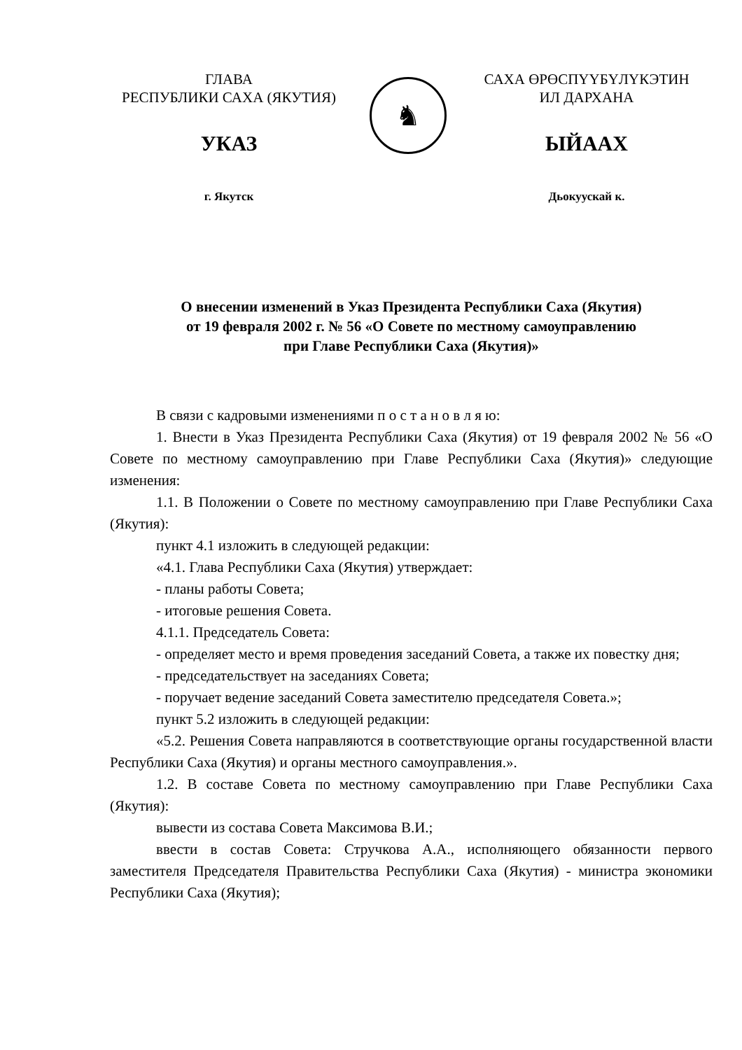ГЛАВА
РЕСПУБЛИКИ САХА (ЯКУТИЯ)
УКАЗ
г. Якутск
♞
САХА ӨРӨСПҮҮБҮЛҮКЭТИН
ИЛ ДАРХАНА
ЫЙААХ
Дьокуускай к.
О внесении изменений в Указ Президента Республики Саха (Якутия)
от 19 февраля 2002 г. № 56 «О Совете по местному самоуправлению
при Главе Республики Саха (Якутия)»
В связи с кадровыми изменениями п о с т а н о в л я ю:
1. Внести в Указ Президента Республики Саха (Якутия) от 19 февраля 2002 № 56 «О Совете по местному самоуправлению при Главе Республики Саха (Якутия)» следующие изменения:
1.1. В Положении о Совете по местному самоуправлению при Главе Республики Саха (Якутия):
пункт 4.1 изложить в следующей редакции:
«4.1. Глава Республики Саха (Якутия) утверждает:
- планы работы Совета;
- итоговые решения Совета.
4.1.1. Председатель Совета:
- определяет место и время проведения заседаний Совета, а также их повестку дня;
- председательствует на заседаниях Совета;
- поручает ведение заседаний Совета заместителю председателя Совета.»;
пункт 5.2 изложить в следующей редакции:
«5.2. Решения Совета направляются в соответствующие органы государственной власти Республики Саха (Якутия) и органы местного самоуправления.».
1.2. В составе Совета по местному самоуправлению при Главе Республики Саха (Якутия):
вывести из состава Совета Максимова В.И.;
ввести в состав Совета: Стручкова А.А., исполняющего обязанности первого заместителя Председателя Правительства Республики Саха (Якутия) - министра экономики Республики Саха (Якутия);